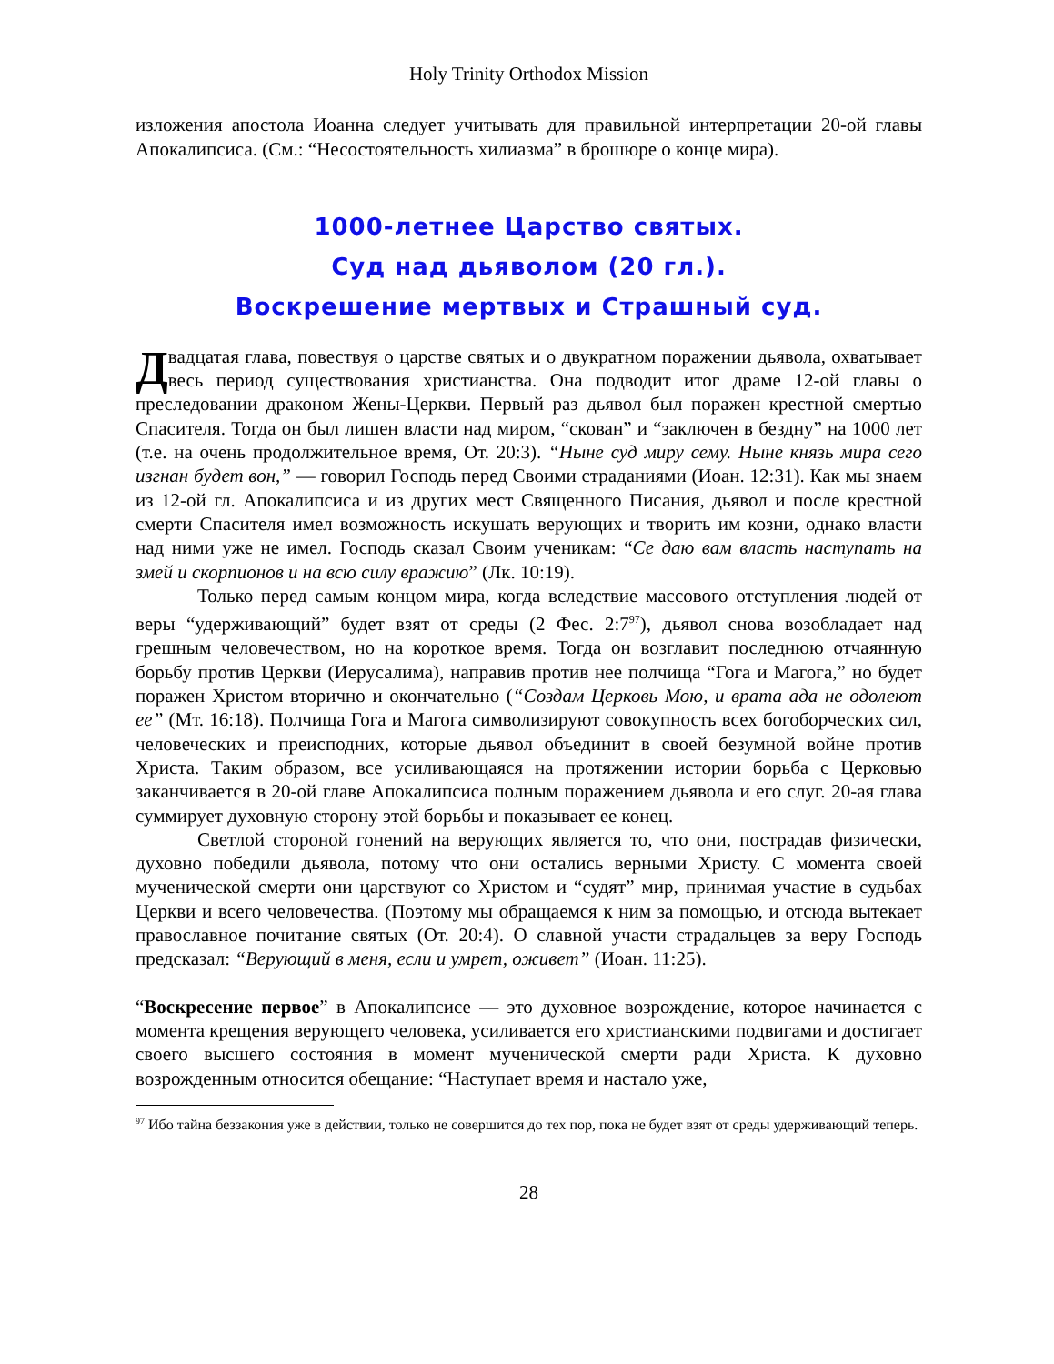Holy Trinity Orthodox Mission
изложения апостола Иоанна следует учитывать для правильной интерпретации 20-ой главы Апокалипсиса. (См.: “Несостоятельность хилиазма” в брошюре о конце мира).
1000-летнее Царство святых.
Суд над дьяволом (20 гл.).
Воскрешение мертвых и Страшный суд.
Двадцатая глава, повествуя о царстве святых и о двукратном поражении дьявола, охватывает весь период существования христианства. Она подводит итог драме 12-ой главы о преследовании драконом Жены-Церкви. Первый раз дьявол был поражен крестной смертью Спасителя. Тогда он был лишен власти над миром, “скован” и “заключен в бездну” на 1000 лет (т.е. на очень продолжительное время, От. 20:3). “Ныне суд миру сему. Ныне князь мира сего изгнан будет вон,” — говорил Господь перед Своими страданиями (Иоан. 12:31). Как мы знаем из 12-ой гл. Апокалипсиса и из других мест Священного Писания, дьявол и после крестной смерти Спасителя имел возможность искушать верующих и творить им козни, однако власти над ними уже не имел. Господь сказал Своим ученикам: “Се даю вам власть наступать на змей и скорпионов и на всю силу вражию” (Лк. 10:19).
Только перед самым концом мира, когда вследствие массового отступления людей от веры “удерживающий” будет взят от среды (2 Фес. 2:7<sup>97</sup>), дьявол снова возобладает над грешным человечеством, но на короткое время. Тогда он возглавит последнюю отчаянную борьбу против Церкви (Иерусалима), направив против нее полчища “Гога и Магога,” но будет поражен Христом вторично и окончательно (“Создам Церковь Мою, и врата ада не одолеют ее” (Мт. 16:18). Полчища Гога и Магога символизируют совокупность всех богоборческих сил, человеческих и преисподних, которые дьявол объединит в своей безумной войне против Христа. Таким образом, все усиливающаяся на протяжении истории борьба с Церковью заканчивается в 20-ой главе Апокалипсиса полным поражением дьявола и его слуг. 20-ая глава суммирует духовную сторону этой борьбы и показывает ее конец.
Светлой стороной гонений на верующих является то, что они, пострадав физически, духовно победили дьявола, потому что они остались верными Христу. С момента своей мученической смерти они царствуют со Христом и “судят” мир, принимая участие в судьбах Церкви и всего человечества. (Поэтому мы обращаемся к ним за помощью, и отсюда вытекает православное почитание святых (От. 20:4). О славной участи страдальцев за веру Господь предсказал: “Верующий в меня, если и умрет, оживет” (Иоан. 11:25).
“Воскресение первое” в Апокалипсисе — это духовное возрождение, которое начинается с момента крещения верующего человека, усиливается его христианскими подвигами и достигает своего высшего состояния в момент мученической смерти ради Христа. К духовно возрожденным относится обещание: “Наступает время и настало уже,
<sup>97</sup> Ибо тайна беззакония уже в действии, только не совершится до тех пор, пока не будет взят от среды удерживающий теперь.
28